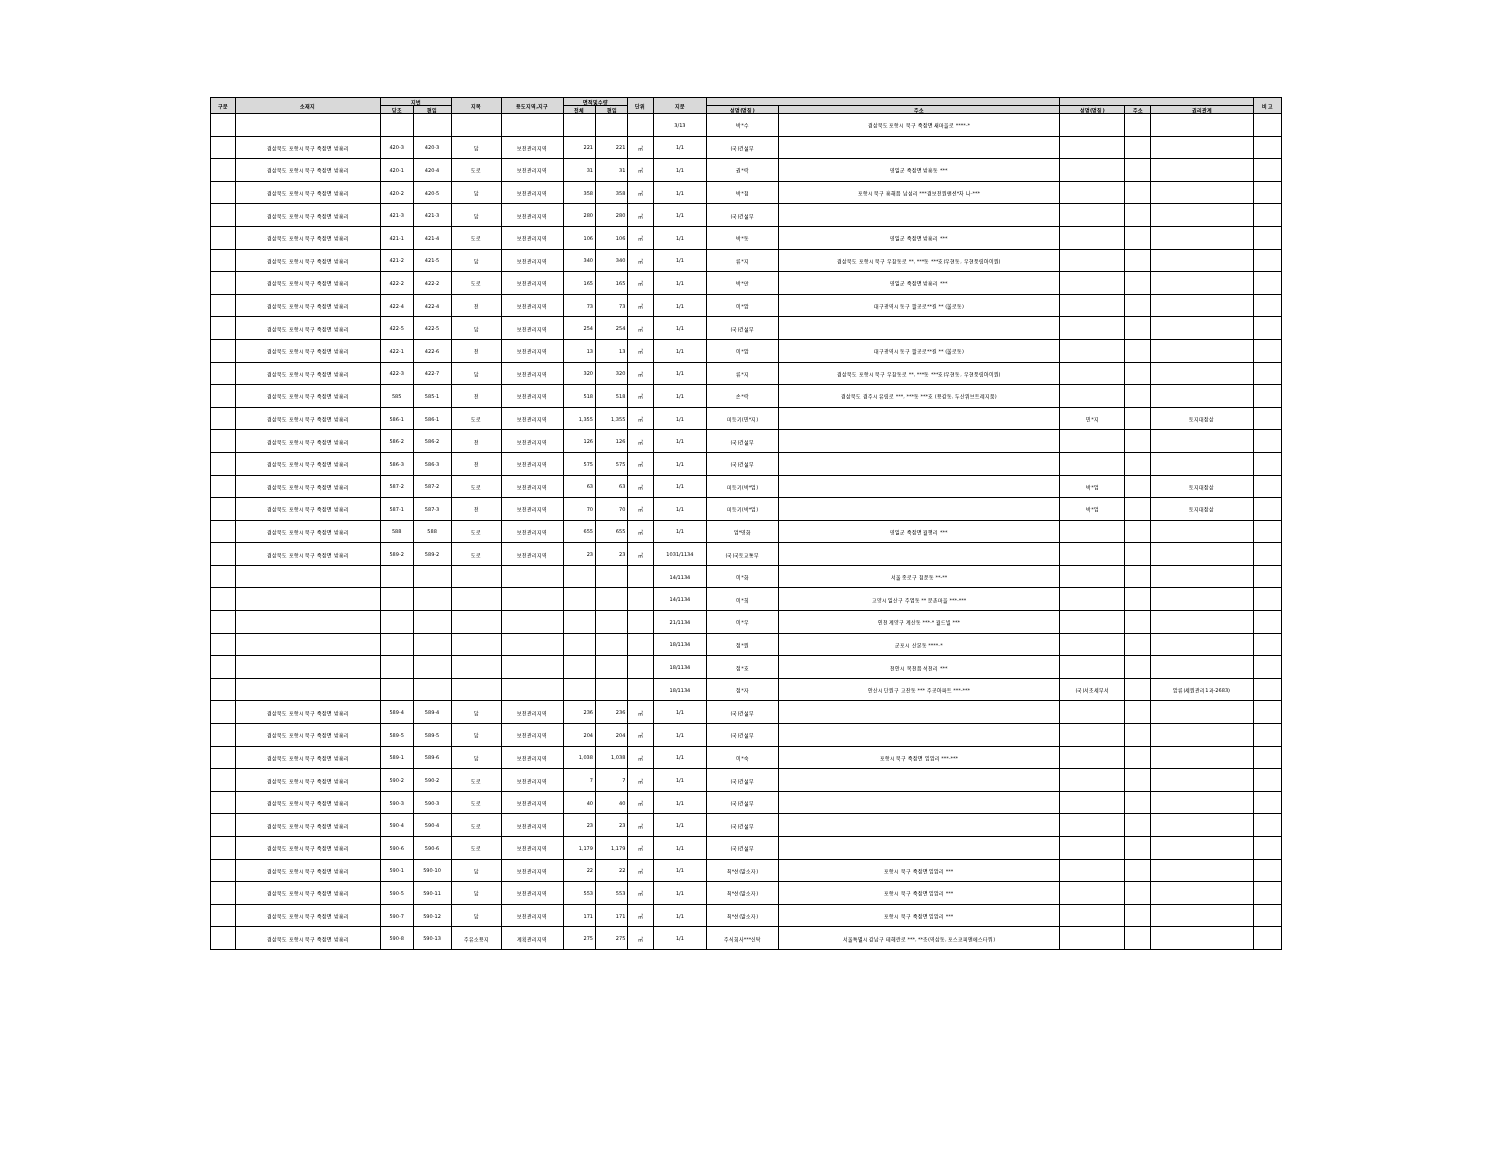| 구분 | 소재지 | 지번 | | 지목 | 용도지역,지구 | 면적및수량 | | 단위 | 지분 | | | | | | 비 고 |
| --- | --- | --- | --- | --- | --- | --- | --- | --- | --- | --- | --- | --- | --- | --- | --- |
| | | 당초 | 편입 | | | 전체 | 편입 | | | 성명(명칭) | 주소 | 성명(명칭) | 주소 | 권리관계 | |
| | | | | | | | | | 3/13 | 박*수 | 경상북도 포항시 북구 죽장면 새마을로 ****-* | | | | |
| | 경상북도 포항시 북구 죽장면 방흥리 | 420-3 | 420-3 | 답 | 보전관리지역 | 221 | 221 | ㎡ | 1/1 | (국)건설부 | | | | | |
| | 경상북도 포항시 북구 죽장면 방흥리 | 420-1 | 420-4 | 도로 | 보전관리지역 | 31 | 31 | ㎡ | 1/1 | 권*락 | 영일군 죽장면 방흥동 *** | | | | |
| | 경상북도 포항시 북구 죽장면 방흥리 | 420-2 | 420-5 | 답 | 보전관리지역 | 358 | 358 | ㎡ | 1/1 | 박*청 | 포항시 북구 흥해읍 남성리 ***경보전원맨션*차 나-*** | | | | |
| | 경상북도 포항시 북구 죽장면 방흥리 | 421-3 | 421-3 | 답 | 보전관리지역 | 280 | 280 | ㎡ | 1/1 | (국)건설부 | | | | | |
| | 경상북도 포항시 북구 죽장면 방흥리 | 421-1 | 421-4 | 도로 | 보전관리지역 | 106 | 106 | ㎡ | 1/1 | 박*동 | 영일군 죽장면 방흥리 *** | | | | |
| | 경상북도 포항시 북구 죽장면 방흥리 | 421-2 | 421-5 | 답 | 보전관리지역 | 340 | 340 | ㎡ | 1/1 | 류*지 | 경상북도 포항시 북구 우창동로 **, ***동 ***호(우현동, 우현풍림아이원) | | | | |
| | 경상북도 포항시 북구 죽장면 방흥리 | 422-2 | 422-2 | 도로 | 보전관리지역 | 165 | 165 | ㎡ | 1/1 | 박*만 | 영일군 죽장면 방흥리 *** | | | | |
| | 경상북도 포항시 북구 죽장면 방흥리 | 422-4 | 422-4 | 전 | 보전관리지역 | 73 | 73 | ㎡ | 1/1 | 이*암 | 대구광역시 동구 팔공로**길 ** (불로동) | | | | |
| | 경상북도 포항시 북구 죽장면 방흥리 | 422-5 | 422-5 | 답 | 보전관리지역 | 254 | 254 | ㎡ | 1/1 | (국)건설부 | | | | | |
| | 경상북도 포항시 북구 죽장면 방흥리 | 422-1 | 422-6 | 전 | 보전관리지역 | 13 | 13 | ㎡ | 1/1 | 이*암 | 대구광역시 동구 팔공로**길 ** (불로동) | | | | |
| | 경상북도 포항시 북구 죽장면 방흥리 | 422-3 | 422-7 | 답 | 보전관리지역 | 320 | 320 | ㎡ | 1/1 | 류*지 | 경상북도 포항시 북구 우창동로 **, ***동 ***호(우현동, 우현풍림아이원) | | | | |
| | 경상북도 포항시 북구 죽장면 방흥리 | 585 | 585-1 | 전 | 보전관리지역 | 518 | 518 | ㎡ | 1/1 | 손*락 | 경상북도 경주시 유림로 ***, ***동 ***호 (용강동, 두산위브트레지움) | | | | |
| | 경상북도 포항시 북구 죽장면 방흥리 | 586-1 | 586-1 | 도로 | 보전관리지역 | 1,355 | 1,355 | ㎡ | 1/1 | 미등기(민*지) | | 민*지 | | 토지대장상 | |
| | 경상북도 포항시 북구 죽장면 방흥리 | 586-2 | 586-2 | 전 | 보전관리지역 | 126 | 126 | ㎡ | 1/1 | (국)건설부 | | | | | |
| | 경상북도 포항시 북구 죽장면 방흥리 | 586-3 | 586-3 | 전 | 보전관리지역 | 575 | 575 | ㎡ | 1/1 | (국)건설부 | | | | | |
| | 경상북도 포항시 북구 죽장면 방흥리 | 587-2 | 587-2 | 도로 | 보전관리지역 | 63 | 63 | ㎡ | 1/1 | 미등기(박*업) | | 박*업 | | 토지대장상 | |
| | 경상북도 포항시 북구 죽장면 방흥리 | 587-1 | 587-3 | 전 | 보전관리지역 | 70 | 70 | ㎡ | 1/1 | 미등기(박*업) | | 박*업 | | 토지대장상 | |
| | 경상북도 포항시 북구 죽장면 방흥리 | 588 | 588 | 도로 | 보전관리지역 | 655 | 655 | ㎡ | 1/1 | 엄*영화 | 영일군 죽장면 월평리 *** | | | | |
| | 경상북도 포항시 북구 죽장면 방흥리 | 589-2 | 589-2 | 도로 | 보전관리지역 | 23 | 23 | ㎡ | 1031/1134 | (국)국토교통부 | | | | | |
| | | | | | | | | | 14/1134 | 이*화 | 서울 종로구 청운동 **-** | | | | |
| | | | | | | | | | 14/1134 | 이*희 | 고양시 일산구 주엽동 ** 문촌마을 ***-*** | | | | |
| | | | | | | | | | 21/1134 | 이*우 | 인천 계양구 계산동 ***-* 월드빌 *** | | | | |
| | | | | | | | | | 18/1134 | 정*원 | 군포시 산본동 ****-* | | | | |
| | | | | | | | | | 18/1134 | 정*호 | 천안시 목천읍 석천리 *** | | | | |
| | | | | | | | | | 18/1134 | 정*자 | 안산시 단원구 고잔동 *** 주공아파트 ***-*** | (국)서초세무서 | | 압류(세원관리1과-2683) | |
| | 경상북도 포항시 북구 죽장면 방흥리 | 589-4 | 589-4 | 답 | 보전관리지역 | 236 | 236 | ㎡ | 1/1 | (국)건설부 | | | | | |
| | 경상북도 포항시 북구 죽장면 방흥리 | 589-5 | 589-5 | 답 | 보전관리지역 | 204 | 204 | ㎡ | 1/1 | (국)건설부 | | | | | |
| | 경상북도 포항시 북구 죽장면 방흥리 | 589-1 | 589-6 | 답 | 보전관리지역 | 1,038 | 1,038 | ㎡ | 1/1 | 이*숙 | 포항시 북구 죽장면 입암리 ***-*** | | | | |
| | 경상북도 포항시 북구 죽장면 방흥리 | 590-2 | 590-2 | 도로 | 보전관리지역 | 7 | 7 | ㎡ | 1/1 | (국)건설부 | | | | | |
| | 경상북도 포항시 북구 죽장면 방흥리 | 590-3 | 590-3 | 도로 | 보전관리지역 | 40 | 40 | ㎡ | 1/1 | (국)건설부 | | | | | |
| | 경상북도 포항시 북구 죽장면 방흥리 | 590-4 | 590-4 | 도로 | 보전관리지역 | 23 | 23 | ㎡ | 1/1 | (국)건설부 | | | | | |
| | 경상북도 포항시 북구 죽장면 방흥리 | 590-6 | 590-6 | 도로 | 보전관리지역 | 1,179 | 1,179 | ㎡ | 1/1 | (국)건설부 | | | | | |
| | 경상북도 포항시 북구 죽장면 방흥리 | 590-1 | 590-10 | 답 | 보전관리지역 | 22 | 22 | ㎡ | 1/1 | 최*선(말소자) | 포항시 북구 죽장면 입암리 *** | | | | |
| | 경상북도 포항시 북구 죽장면 방흥리 | 590-5 | 590-11 | 답 | 보전관리지역 | 553 | 553 | ㎡ | 1/1 | 최*선(말소자) | 포항시 북구 죽장면 입암리 *** | | | | |
| | 경상북도 포항시 북구 죽장면 방흥리 | 590-7 | 590-12 | 답 | 보전관리지역 | 171 | 171 | ㎡ | 1/1 | 최*선(말소자) | 포항시 북구 죽장면 입암리 *** | | | | |
| | 경상북도 포항시 북구 죽장면 방흥리 | 590-8 | 590-13 | 주유소용지 | 계획관리지역 | 275 | 275 | ㎡ | 1/1 | 주식회사***신탁 | 서울특별시 강남구 테헤란로 ***, **층(역삼동, 포스코피앤에스타워) | | | | |